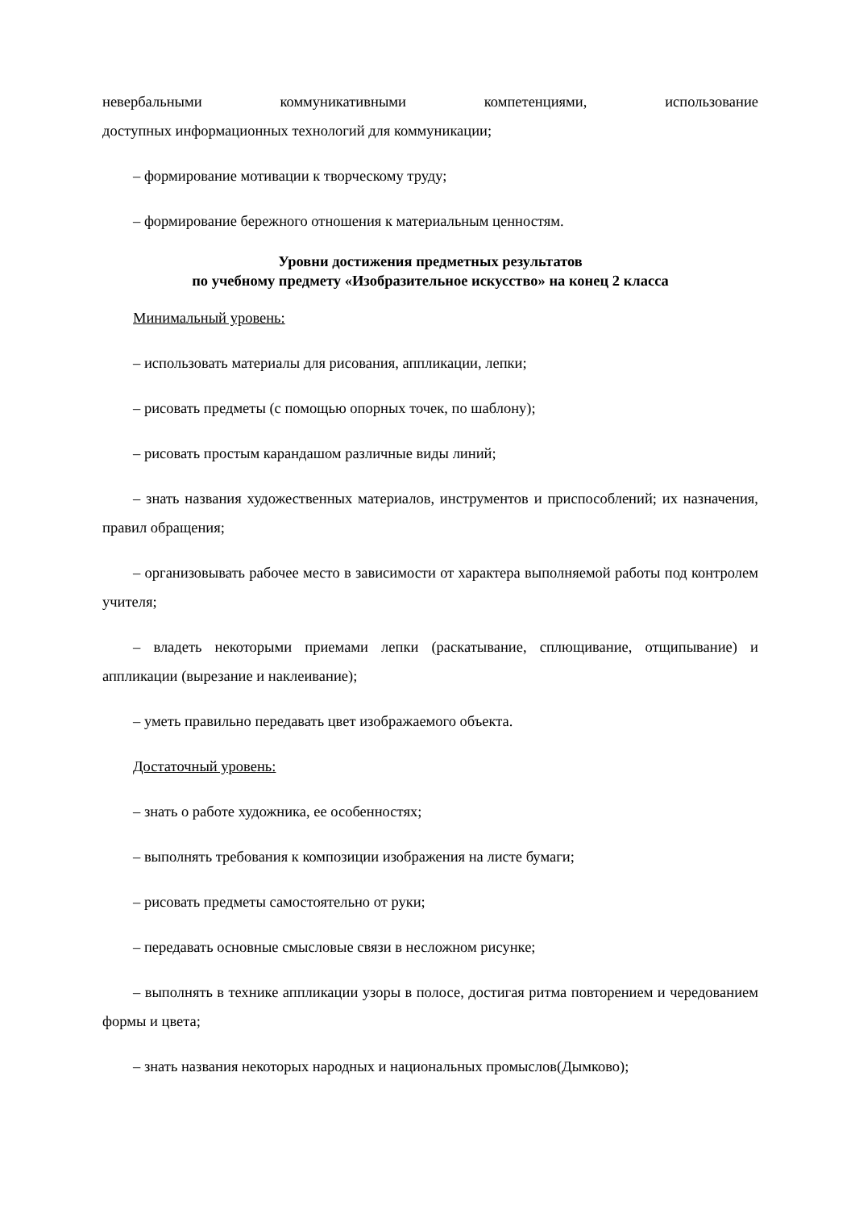невербальными коммуникативными компетенциями, использование
доступных информационных технологий для коммуникации;
– формирование мотивации к творческому труду;
– формирование бережного отношения к материальным ценностям.
Уровни достижения предметных результатов
по учебному предмету «Изобразительное искусство» на конец 2 класса
Минимальный уровень:
– использовать материалы для рисования, аппликации, лепки;
– рисовать предметы (с помощью опорных точек, по шаблону);
– рисовать простым карандашом различные виды линий;
– знать названия художественных материалов, инструментов и приспособлений; их назначения, правил обращения;
– организовывать рабочее место в зависимости от характера выполняемой работы под контролем учителя;
– владеть некоторыми приемами лепки (раскатывание, сплющивание, отщипывание) и аппликации (вырезание и наклеивание);
– уметь правильно передавать цвет изображаемого объекта.
Достаточный уровень:
– знать о работе художника, ее особенностях;
– выполнять требования к композиции изображения на листе бумаги;
– рисовать предметы самостоятельно от руки;
– передавать основные смысловые связи в несложном рисунке;
– выполнять в технике аппликации узоры в полосе, достигая ритма повторением и чередованием формы и цвета;
– знать названия некоторых народных и национальных промыслов(Дымково);